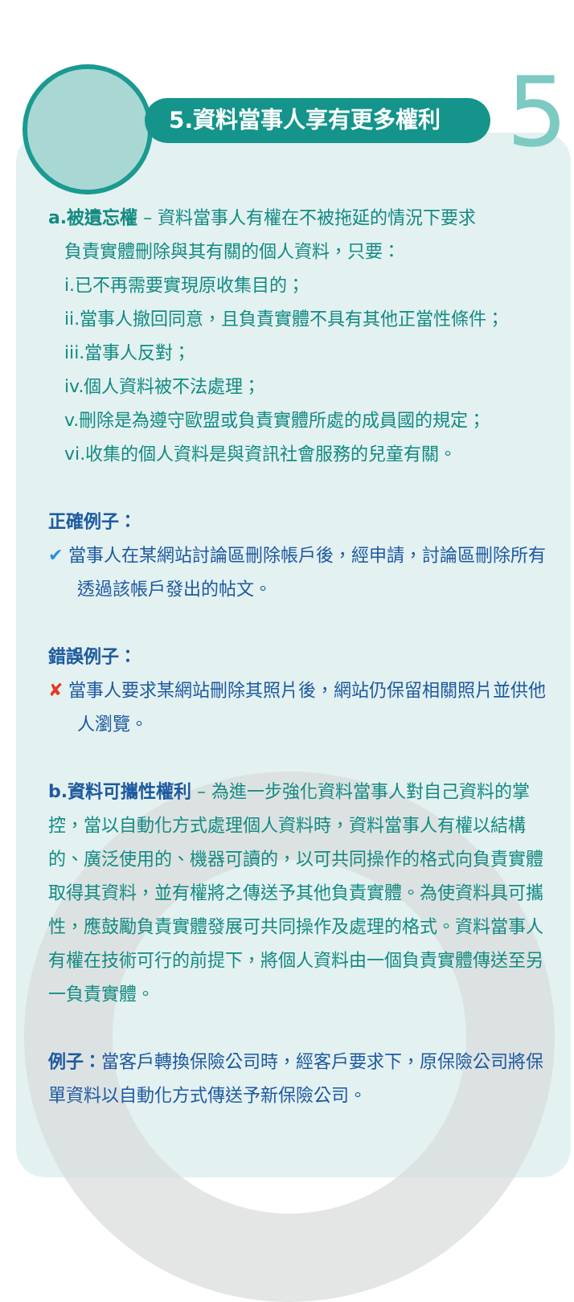5
5.資料當事人享有更多權利
a.被遺忘權 – 資料當事人有權在不被拖延的情況下要求
負責實體刪除與其有關的個人資料，只要：
i.已不再需要實現原收集目的；
ii.當事人撤回同意，且負責實體不具有其他正當性條件；
iii.當事人反對；
iv.個人資料被不法處理；
v.刪除是為遵守歐盟或負責實體所處的成員國的規定；
vi.收集的個人資料是與資訊社會服務的兒童有關。
正確例子：
✔ 當事人在某網站討論區刪除帳戶後，經申請，討論區刪除所有透過該帳戶發出的帖文。
錯誤例子：
✘ 當事人要求某網站刪除其照片後，網站仍保留相關照片並供他人瀏覽。
b.資料可攜性權利 – 為進一步強化資料當事人對自己資料的掌控，當以自動化方式處理個人資料時，資料當事人有權以結構的、廣泛使用的、機器可讀的，以可共同操作的格式向負責實體取得其資料，並有權將之傳送予其他負責實體。為使資料具可攜性，應鼓勵負責實體發展可共同操作及處理的格式。資料當事人有權在技術可行的前提下，將個人資料由一個負責實體傳送至另一負責實體。
例子：當客戶轉換保險公司時，經客戶要求下，原保險公司將保單資料以自動化方式傳送予新保險公司。